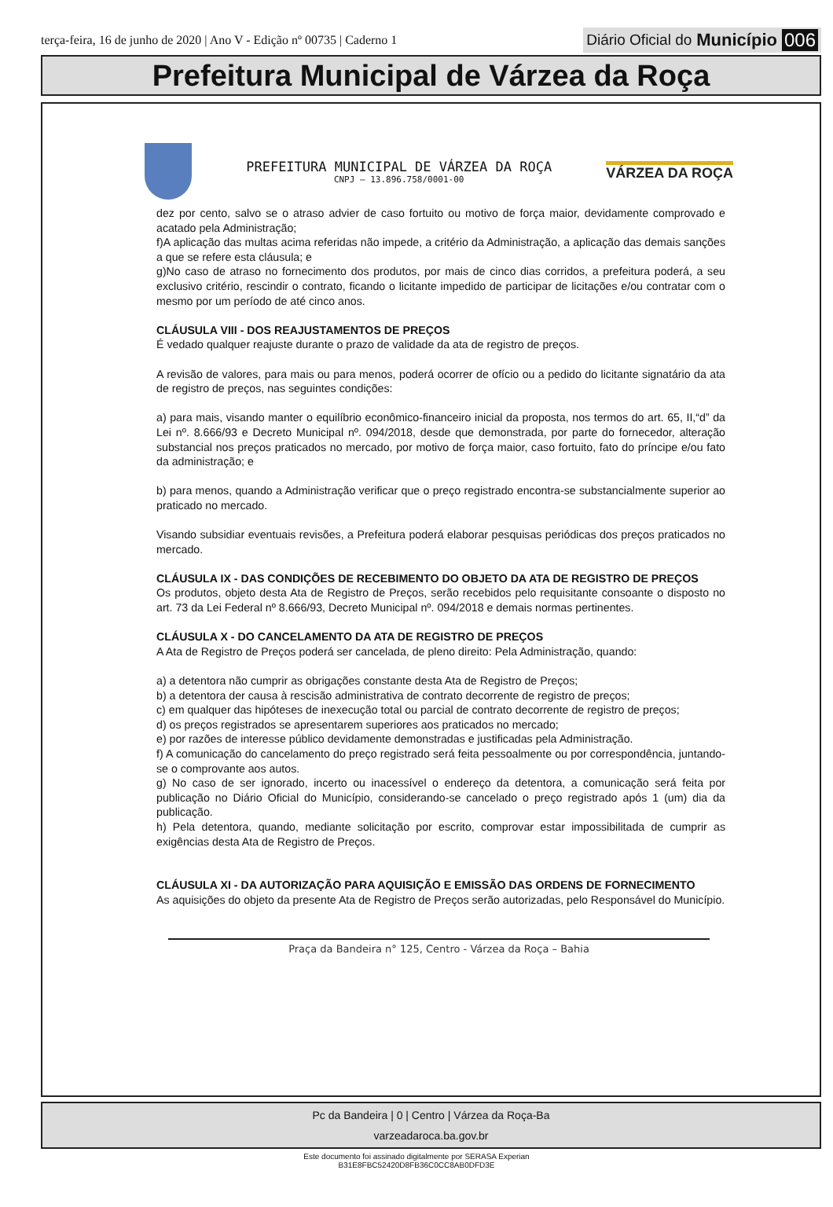terça-feira, 16 de junho de 2020 | Ano V - Edição nº 00735 | Caderno 1
Diário Oficial do Município 006
Prefeitura Municipal de Várzea da Roça
PREFEITURA MUNICIPAL DE VÁRZEA DA ROÇA
CNPJ – 13.896.758/0001-00
VÁRZEA DA ROÇA
dez por cento, salvo se o atraso advier de caso fortuito ou motivo de força maior, devidamente comprovado e acatado pela Administração;
f)A aplicação das multas acima referidas não impede, a critério da Administração, a aplicação das demais sanções a que se refere esta cláusula; e
g)No caso de atraso no fornecimento dos produtos, por mais de cinco dias corridos, a prefeitura poderá, a seu exclusivo critério, rescindir o contrato, ficando o licitante impedido de participar de licitações e/ou contratar com o mesmo por um período de até cinco anos.
CLÁUSULA VIII - DOS REAJUSTAMENTOS DE PREÇOS
É vedado qualquer reajuste durante o prazo de validade da ata de registro de preços.
A revisão de valores, para mais ou para menos, poderá ocorrer de ofício ou a pedido do licitante signatário da ata de registro de preços, nas seguintes condições:
a) para mais, visando manter o equilíbrio econômico-financeiro inicial da proposta, nos termos do art. 65, II,“d” da Lei nº. 8.666/93 e Decreto Municipal nº. 094/2018, desde que demonstrada, por parte do fornecedor, alteração substancial nos preços praticados no mercado, por motivo de força maior, caso fortuito, fato do príncipe e/ou fato da administração; e
b) para menos, quando a Administração verificar que o preço registrado encontra-se substancialmente superior ao praticado no mercado.
Visando subsidiar eventuais revisões, a Prefeitura poderá elaborar pesquisas periódicas dos preços praticados no mercado.
CLÁUSULA IX - DAS CONDIÇÕES DE RECEBIMENTO DO OBJETO DA ATA DE REGISTRO DE PREÇOS
Os produtos, objeto desta Ata de Registro de Preços, serão recebidos pelo requisitante consoante o disposto no art. 73 da Lei Federal nº 8.666/93, Decreto Municipal nº. 094/2018 e demais normas pertinentes.
CLÁUSULA X - DO CANCELAMENTO DA ATA DE REGISTRO DE PREÇOS
A Ata de Registro de Preços poderá ser cancelada, de pleno direito: Pela Administração, quando:
a) a detentora não cumprir as obrigações constante desta Ata de Registro de Preços;
b) a detentora der causa à rescisão administrativa de contrato decorrente de registro de preços;
c) em qualquer das hipóteses de inexecução total ou parcial de contrato decorrente de registro de preços;
d) os preços registrados se apresentarem superiores aos praticados no mercado;
e) por razões de interesse público devidamente demonstradas e justificadas pela Administração.
f) A comunicação do cancelamento do preço registrado será feita pessoalmente ou por correspondência, juntando-se o comprovante aos autos.
g) No caso de ser ignorado, incerto ou inacessível o endereço da detentora, a comunicação será feita por publicação no Diário Oficial do Município, considerando-se cancelado o preço registrado após 1 (um) dia da publicação.
h) Pela detentora, quando, mediante solicitação por escrito, comprovar estar impossibilitada de cumprir as exigências desta Ata de Registro de Preços.
CLÁUSULA XI - DA AUTORIZAÇÃO PARA AQUISIÇÃO E EMISSÃO DAS ORDENS DE FORNECIMENTO
As aquisições do objeto da presente Ata de Registro de Preços serão autorizadas, pelo Responsável do Município.
Praça da Bandeira n° 125, Centro - Várzea da Roça – Bahia
Pc da Bandeira | 0 | Centro | Várzea da Roça-Ba
varzeadaroca.ba.gov.br
Este documento foi assinado digitalmente por SERASA Experian
B31E8FBC52420D8FB36C0CC8AB0DFD3E